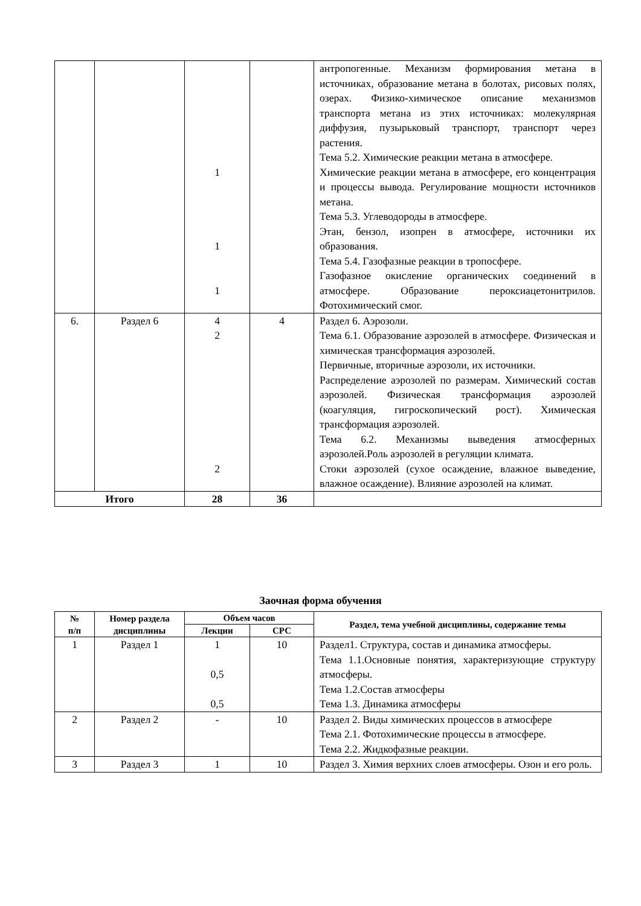| | | 1 1 1 | | антропогенные. Механизм формирования метана в источниках, образование метана в болотах, рисовых полях, озерах. Физико-химическое описание механизмов транспорта метана из этих источниках: молекулярная диффузия, пузырьковый транспорт, транспорт через растения. Тема 5.2. Химические реакции метана в атмосфере. Химические реакции метана в атмосфере, его концентрация и процессы вывода. Регулирование мощности источников метана. Тема 5.3. Углеводороды в атмосфере. Этан, бензол, изопрен в атмосфере, источники их образования. Тема 5.4. Газофазные реакции в тропосфере. Газофазное окисление органических соединений в атмосфере. Образование пероксиацетонитрилов. Фотохимический смог. |
| 6. | Раздел 6 | 4 2 2 | 4 | Раздел 6. Аэрозоли. Тема 6.1. Образование аэрозолей в атмосфере. Физическая и химическая трансформация аэрозолей. Первичные, вторичные аэрозоли, их источники. Распределение аэрозолей по размерам. Химический состав аэрозолей. Физическая трансформация аэрозолей (коагуляция, гигроскопический рост). Химическая трансформация аэрозолей. Тема 6.2. Механизмы выведения атмосферных аэрозолей.Роль аэрозолей в регуляции климата. Стоки аэрозолей (сухое осаждение, влажное выведение, влажное осаждение). Влияние аэрозолей на климат. |
| Итого | | 28 | 36 | |
Заочная форма обучения
| № п/п | Номер раздела дисциплины | Объем часов | | Раздел, тема учебной дисциплины, содержание темы |
| --- | --- | --- | --- | --- |
| | | Лекции | СРС | |
| 1 | Раздел 1 | 1 0,5 0,5 | 10 | Раздел1. Структура, состав и динамика атмосферы. Тема 1.1.Основные понятия, характеризующие структуру атмосферы. Тема 1.2.Состав атмосферы Тема 1.3. Динамика атмосферы |
| 2 | Раздел 2 | - | 10 | Раздел 2. Виды химических процессов в атмосфере Тема 2.1. Фотохимические процессы в атмосфере. Тема 2.2. Жидкофазные реакции. |
| 3 | Раздел 3 | 1 | 10 | Раздел 3. Химия верхних слоев атмосферы. Озон и его роль. |